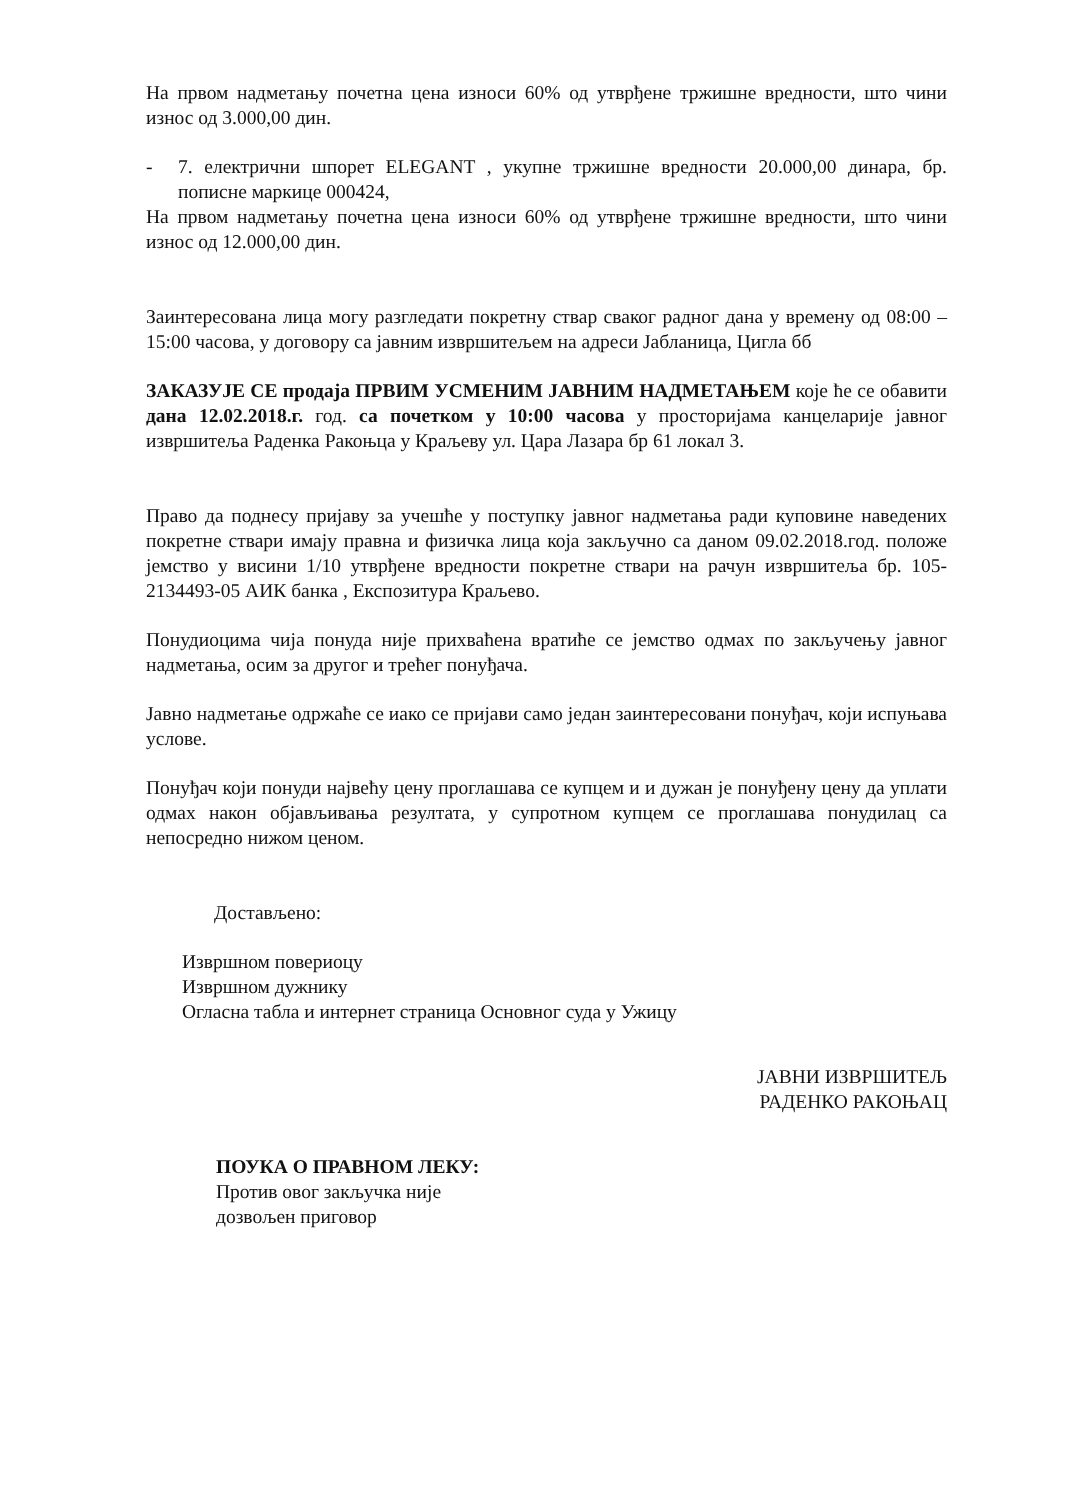На првом надметању почетна цена износи 60% од утврђене тржишне вредности, што чини износ од 3.000,00 дин.
- 7. електрични шпорет ELEGANT , укупне тржишне вредности 20.000,00 динара, бр. пописне маркице 000424,
На првом надметању почетна цена износи 60% од утврђене тржишне вредности, што чини износ од 12.000,00 дин.
Заинтересована лица могу разгледати покретну ствар сваког радног дана у времену од 08:00 – 15:00 часова, у договору са јавним извршитељем на адреси Јабланица, Цигла бб
ЗАКАЗУЈЕ СЕ продаја ПРВИМ УСМЕНИМ ЈАВНИМ НАДМЕТАЊЕМ које ће се обавити дана 12.02.2018.г. год. са почетком у 10:00 часова у просторијама канцеларије јавног извршитеља Раденка Ракоњца у Краљеву ул. Цара Лазара бр 61 локал 3.
Право да поднесу пријаву за учешће у поступку јавног надметања ради куповине наведених покретне ствари имају правна и физичка лица која закључно са даном 09.02.2018.год. положе јемство у висини 1/10 утврђене вредности покретне ствари на рачун извршитеља бр. 105-2134493-05 АИК банка , Експозитура Краљево.
Понудиоцима чија понуда није прихваћена вратиће се јемство одмах по закључењу јавног надметања, осим за другог и трећег понуђача.
Јавно надметање одржаће се иако се пријави само један заинтересовани понуђач, који испуњава услове.
Понуђач који понуди највећу цену проглашава се купцем и и дужан је понуђену цену да уплати одмах након објављивања резултата, у супротном купцем се проглашава понудилац са непосредно нижом ценом.
Достављено:
Извршном повериоцу
Извршном дужнику
Огласна табла и интернет страница Основног суда у Ужицу
ЈАВНИ ИЗВРШИТЕЉ
РАДЕНКО РАКОЊАЦ
ПОУКА О ПРАВНОМ ЛЕКУ:
Против овог закључка није
дозвољен приговор